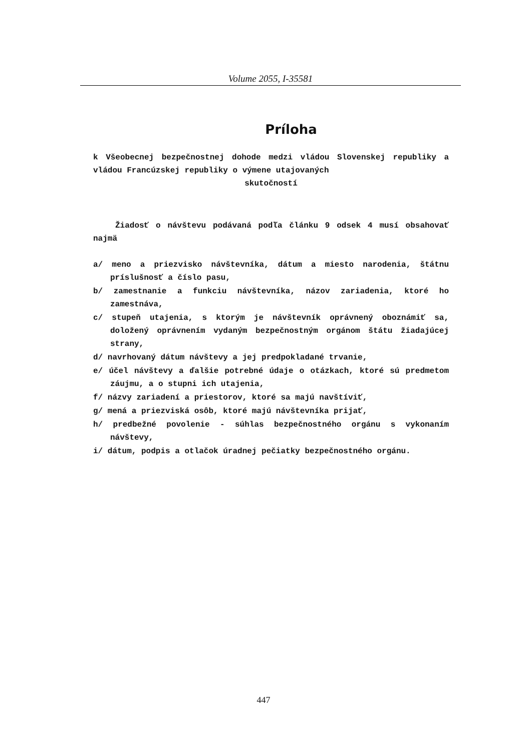Volume 2055, I-35581
Príloha
k Všeobecnej bezpečnostnej dohode medzi vládou Slovenskej republiky a vládou Francúzskej republiky o výmene utajovaných
skutočností
Žiadosť o návštevu podávaná podľa článku 9 odsek 4 musí obsahovať najmä
a/ meno a priezvisko návštevníka, dátum a miesto narodenia, štátnu príslušnosť a číslo pasu,
b/ zamestnanie a funkciu návštevníka, názov zariadenia, ktoré ho zamestnáva,
c/ stupeň utajenia, s ktorým je návštevník oprávnený oboznámiť sa, doložený oprávnením vydaným bezpečnostným orgánom štátu žiadajúcej strany,
d/ navrhovaný dátum návštevy a jej predpokladané trvanie,
e/ účel návštevy a ďalšie potrebné údaje o otázkach, ktoré sú predmetom záujmu, a o stupni ich utajenia,
f/ názvy zariadení a priestorov, ktoré sa majú navštíviť,
g/ mená a priezviská osôb, ktoré majú návštevníka prijať,
h/ predbežné povolenie - súhlas bezpečnostného orgánu s vykonaním návštevy,
i/ dátum, podpis a otlačok úradnej pečiatky bezpečnostného orgánu.
447